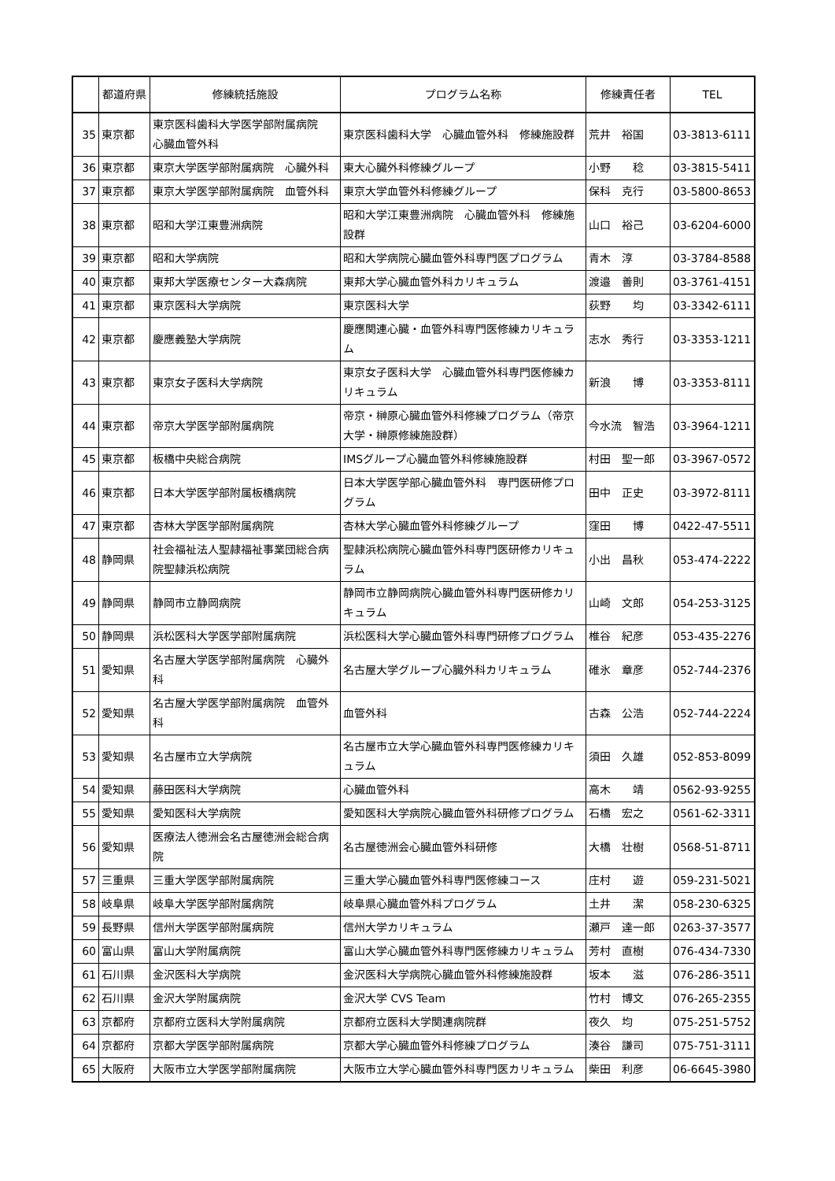| | 都道府県 | 修練統括施設 | プログラム名称 | 修練責任者 | TEL |
| --- | --- | --- | --- | --- | --- |
| 35 | 東京都 | 東京医科歯科大学医学部附属病院 心臓血管外科 | 東京医科歯科大学 心臓血管外科 修練施設群 | 荒井 裕国 | 03-3813-6111 |
| 36 | 東京都 | 東京大学医学部附属病院 心臓外科 | 東大心臓外科修練グループ | 小野 稔 | 03-3815-5411 |
| 37 | 東京都 | 東京大学医学部附属病院 血管外科 | 東京大学血管外科修練グループ | 保科 克行 | 03-5800-8653 |
| 38 | 東京都 | 昭和大学江東豊洲病院 | 昭和大学江東豊洲病院 心臓血管外科 修練施設群 | 山口 裕己 | 03-6204-6000 |
| 39 | 東京都 | 昭和大学病院 | 昭和大学病院心臓血管外科専門医プログラム | 青木 淳 | 03-3784-8588 |
| 40 | 東京都 | 東邦大学医療センター大森病院 | 東邦大学心臓血管外科カリキュラム | 渡邉 善則 | 03-3761-4151 |
| 41 | 東京都 | 東京医科大学病院 | 東京医科大学 | 荻野 均 | 03-3342-6111 |
| 42 | 東京都 | 慶應義塾大学病院 | 慶應関連心臓・血管外科専門医修練カリキュラム | 志水 秀行 | 03-3353-1211 |
| 43 | 東京都 | 東京女子医科大学病院 | 東京女子医科大学 心臓血管外科専門医修練カリキュラム | 新浪 博 | 03-3353-8111 |
| 44 | 東京都 | 帝京大学医学部附属病院 | 帝京・榊原心臓血管外科修練プログラム（帝京大学・榊原修練施設群） | 今水流 智浩 | 03-3964-1211 |
| 45 | 東京都 | 板橋中央総合病院 | IMSグループ心臓血管外科修練施設群 | 村田 聖一郎 | 03-3967-0572 |
| 46 | 東京都 | 日本大学医学部附属板橋病院 | 日本大学医学部心臓血管外科 専門医研修プログラム | 田中 正史 | 03-3972-8111 |
| 47 | 東京都 | 杏林大学医学部附属病院 | 杏林大学心臓血管外科修練グループ | 窪田 博 | 0422-47-5511 |
| 48 | 静岡県 | 社会福祉法人聖隷福祉事業団総合病院聖隷浜松病院 | 聖隷浜松病院心臓血管外科専門医研修カリキュラム | 小出 昌秋 | 053-474-2222 |
| 49 | 静岡県 | 静岡市立静岡病院 | 静岡市立静岡病院心臓血管外科専門医研修カリキュラム | 山崎 文郎 | 054-253-3125 |
| 50 | 静岡県 | 浜松医科大学医学部附属病院 | 浜松医科大学心臓血管外科専門研修プログラム | 椎谷 紀彦 | 053-435-2276 |
| 51 | 愛知県 | 名古屋大学医学部附属病院 心臓外科 | 名古屋大学グループ心臓外科カリキュラム | 碓氷 章彦 | 052-744-2376 |
| 52 | 愛知県 | 名古屋大学医学部附属病院 血管外科 | 血管外科 | 古森 公浩 | 052-744-2224 |
| 53 | 愛知県 | 名古屋市立大学病院 | 名古屋市立大学心臓血管外科専門医修練カリキュラム | 須田 久雄 | 052-853-8099 |
| 54 | 愛知県 | 藤田医科大学病院 | 心臓血管外科 | 高木 靖 | 0562-93-9255 |
| 55 | 愛知県 | 愛知医科大学病院 | 愛知医科大学病院心臓血管外科研修プログラム | 石橋 宏之 | 0561-62-3311 |
| 56 | 愛知県 | 医療法人徳洲会名古屋徳洲会総合病院 | 名古屋徳洲会心臓血管外科研修 | 大橋 壮樹 | 0568-51-8711 |
| 57 | 三重県 | 三重大学医学部附属病院 | 三重大学心臓血管外科専門医修練コース | 庄村 遊 | 059-231-5021 |
| 58 | 岐阜県 | 岐阜大学医学部附属病院 | 岐阜県心臓血管外科プログラム | 土井 潔 | 058-230-6325 |
| 59 | 長野県 | 信州大学医学部附属病院 | 信州大学カリキュラム | 瀬戸 達一郎 | 0263-37-3577 |
| 60 | 富山県 | 富山大学附属病院 | 富山大学心臓血管外科専門医修練カリキュラム | 芳村 直樹 | 076-434-7330 |
| 61 | 石川県 | 金沢医科大学病院 | 金沢医科大学病院心臓血管外科修練施設群 | 坂本 滋 | 076-286-3511 |
| 62 | 石川県 | 金沢大学附属病院 | 金沢大学 CVS Team | 竹村 博文 | 076-265-2355 |
| 63 | 京都府 | 京都府立医科大学附属病院 | 京都府立医科大学関連病院群 | 夜久 均 | 075-251-5752 |
| 64 | 京都府 | 京都大学医学部附属病院 | 京都大学心臓血管外科修練プログラム | 湊谷 謙司 | 075-751-3111 |
| 65 | 大阪府 | 大阪市立大学医学部附属病院 | 大阪市立大学心臓血管外科専門医カリキュラム | 柴田 利彦 | 06-6645-3980 |